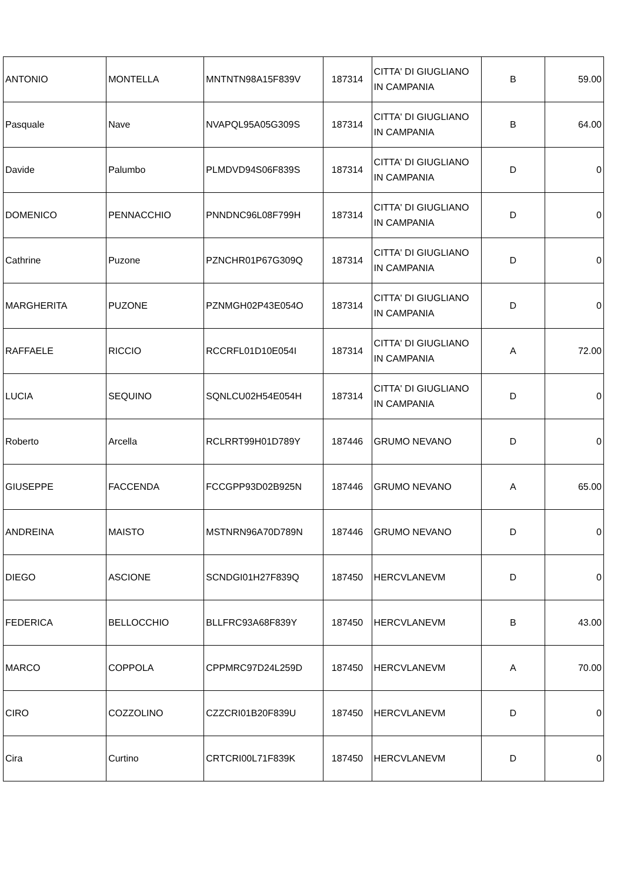| ANTONIO | MONTELLA | MNTNTN98A15F839V | 187314 | CITTA' DI GIUGLIANO IN CAMPANIA | B | 59.00 |
| Pasquale | Nave | NVAPQL95A05G309S | 187314 | CITTA' DI GIUGLIANO IN CAMPANIA | B | 64.00 |
| Davide | Palumbo | PLMDVD94S06F839S | 187314 | CITTA' DI GIUGLIANO IN CAMPANIA | D | 0 |
| DOMENICO | PENNACCHIO | PNNDNC96L08F799H | 187314 | CITTA' DI GIUGLIANO IN CAMPANIA | D | 0 |
| Cathrine | Puzone | PZNCHR01P67G309Q | 187314 | CITTA' DI GIUGLIANO IN CAMPANIA | D | 0 |
| MARGHERITA | PUZONE | PZNMGH02P43E054O | 187314 | CITTA' DI GIUGLIANO IN CAMPANIA | D | 0 |
| RAFFAELE | RICCIO | RCCRFL01D10E054I | 187314 | CITTA' DI GIUGLIANO IN CAMPANIA | A | 72.00 |
| LUCIA | SEQUINO | SQNLCU02H54E054H | 187314 | CITTA' DI GIUGLIANO IN CAMPANIA | D | 0 |
| Roberto | Arcella | RCLRRT99H01D789Y | 187446 | GRUMO NEVANO | D | 0 |
| GIUSEPPE | FACCENDA | FCCGPP93D02B925N | 187446 | GRUMO NEVANO | A | 65.00 |
| ANDREINA | MAISTO | MSTNRN96A70D789N | 187446 | GRUMO NEVANO | D | 0 |
| DIEGO | ASCIONE | SCNDGI01H27F839Q | 187450 | HERCVLANEVM | D | 0 |
| FEDERICA | BELLOCCHIO | BLLFRC93A68F839Y | 187450 | HERCVLANEVM | B | 43.00 |
| MARCO | COPPOLA | CPPMRC97D24L259D | 187450 | HERCVLANEVM | A | 70.00 |
| CIRO | COZZOLINO | CZZCRI01B20F839U | 187450 | HERCVLANEVM | D | 0 |
| Cira | Curtino | CRTCRI00L71F839K | 187450 | HERCVLANEVM | D | 0 |